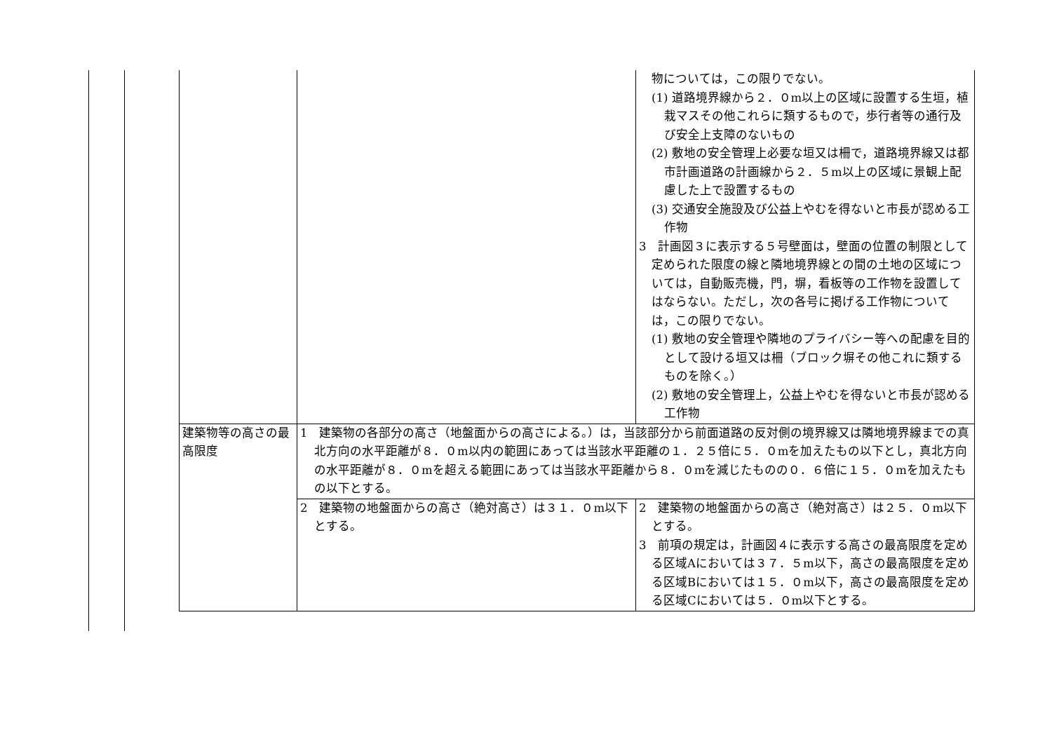| | | 物については，この限りでない。 (1) 道路境界線から２．０m以上の区域に設置する生垣，植栽マスその他これらに類するもので，歩行者等の通行及び安全上支障のないもの (2) 敷地の安全管理上必要な垣又は柵で，道路境界線又は都市計画道路の計画線から２．５m以上の区域に景観上配慮した上で設置するもの (3) 交通安全施設及び公益上やむを得ないと市長が認める工作物 3 計画図３に表示する５号壁面は，壁面の位置の制限として定められた限度の線と隣地境界線との間の土地の区域については，自動販売機，門，塀，看板等の工作物を設置してはならない。ただし，次の各号に掲げる工作物については，この限りでない。 (1) 敷地の安全管理や隣地のプライバシー等への配慮を目的として設ける垣又は柵（ブロック塀その他これに類するものを除く。） (2) 敷地の安全管理上，公益上やむを得ないと市長が認める工作物 |
| 建築物等の高さの最高限度 | 1 建築物の各部分の高さ（地盤面からの高さによる。）は，当該部分から前面道路の反対側の境界線又は隣地境界線までの真北方向の水平距離が８．０m以内の範囲にあっては当該水平距離の１．２５倍に５．０mを加えたもの以下とし，真北方向の水平距離が８．０mを超える範囲にあっては当該水平距離から８．０mを減じたものの０．６倍に１５．０mを加えたもの以下とする。 | |
| | 2 建築物の地盤面からの高さ（絶対高さ）は３１．０m以下とする。 | 2 建築物の地盤面からの高さ（絶対高さ）は２５．０m以下とする。 3 前項の規定は，計画図４に表示する高さの最高限度を定める区域Aにおいては３７．５m以下，高さの最高限度を定める区域Bにおいては１５．０m以下，高さの最高限度を定める区域Cにおいては５．０m以下とする。 |